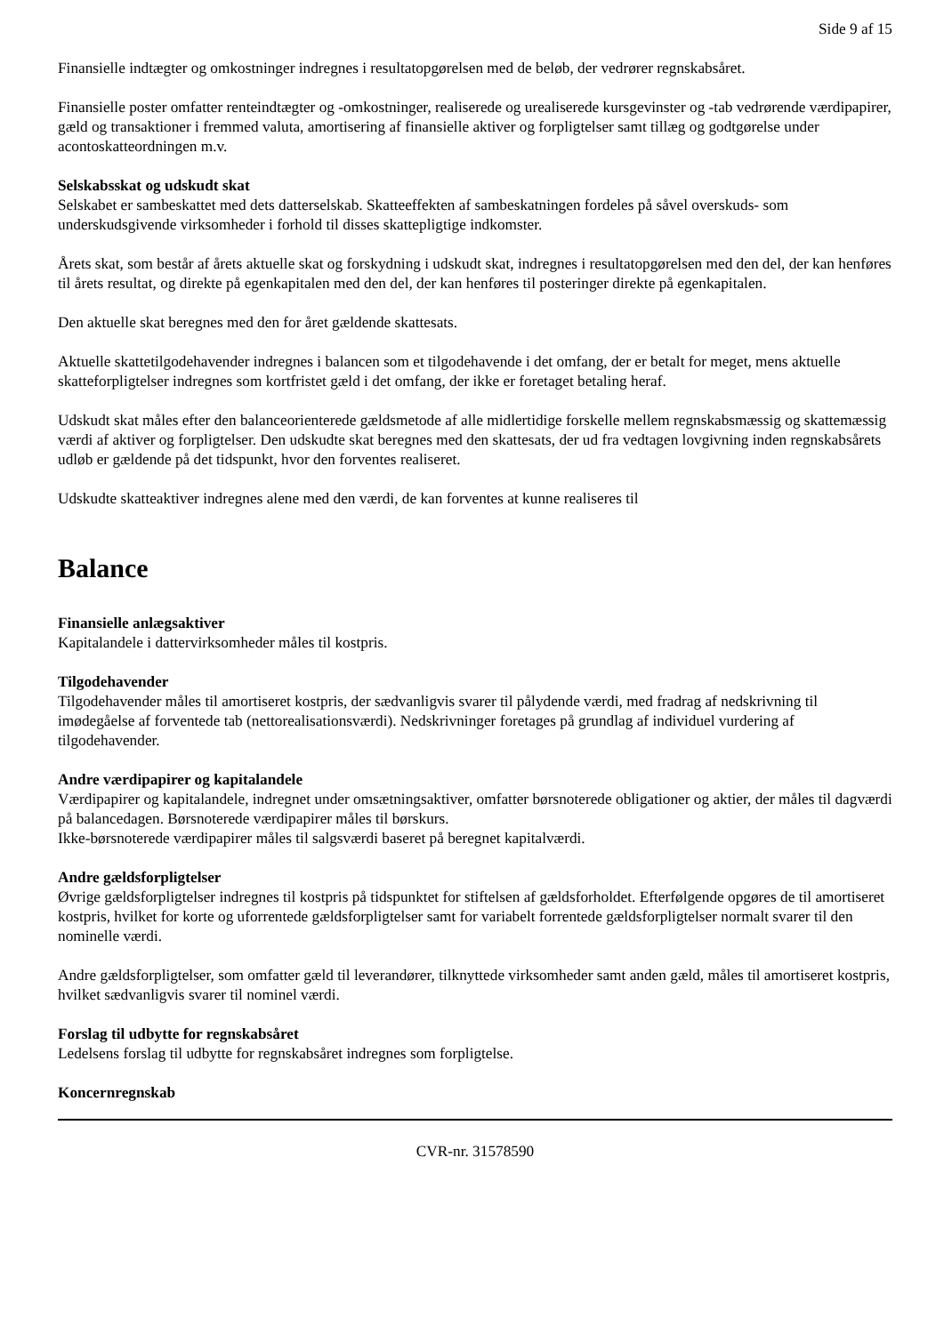Side 9 af 15
Finansielle indtægter og omkostninger indregnes i resultatopgørelsen med de beløb, der vedrører regnskabsåret.
Finansielle poster omfatter renteindtægter og -omkostninger, realiserede og urealiserede kursgevinster og -tab vedrørende værdipapirer, gæld og transaktioner i fremmed valuta, amortisering af finansielle aktiver og forpligtelser samt tillæg og godtgørelse under acontoskatteordningen m.v.
Selskabsskat og udskudt skat
Selskabet er sambeskattet med dets datterselskab. Skatteeffekten af sambeskatningen fordeles på såvel overskuds- som underskudsgivende virksomheder i forhold til disses skattepligtige indkomster.
Årets skat, som består af årets aktuelle skat og forskydning i udskudt skat, indregnes i resultatopgørelsen med den del, der kan henføres til årets resultat, og direkte på egenkapitalen med den del, der kan henføres til posteringer direkte på egenkapitalen.
Den aktuelle skat beregnes med den for året gældende skattesats.
Aktuelle skattetilgodehavender indregnes i balancen som et tilgodehavende i det omfang, der er betalt for meget, mens aktuelle skatteforpligtelser indregnes som kortfristet gæld i det omfang, der ikke er foretaget betaling heraf.
Udskudt skat måles efter den balanceorienterede gældsmetode af alle midlertidige forskelle mellem regnskabsmæssig og skattemæssig værdi af aktiver og forpligtelser. Den udskudte skat beregnes med den skattesats, der ud fra vedtagen lovgivning inden regnskabsårets udløb er gældende på det tidspunkt, hvor den forventes realiseret.
Udskudte skatteaktiver indregnes alene med den værdi, de kan forventes at kunne realiseres til
Balance
Finansielle anlægsaktiver
Kapitalandele i dattervirksomheder måles til kostpris.
Tilgodehavender
Tilgodehavender måles til amortiseret kostpris, der sædvanligvis svarer til pålydende værdi, med fradrag af nedskrivning til imødegåelse af forventede tab (nettorealisationsværdi). Nedskrivninger foretages på grundlag af individuel vurdering af tilgodehavender.
Andre værdipapirer og kapitalandele
Værdipapirer og kapitalandele, indregnet under omsætningsaktiver, omfatter børsnoterede obligationer og aktier, der måles til dagværdi på balancedagen. Børsnoterede værdipapirer måles til børskurs.
Ikke-børsnoterede værdipapirer måles til salgsværdi baseret på beregnet kapitalværdi.
Andre gældsforpligtelser
Øvrige gældsforpligtelser indregnes til kostpris på tidspunktet for stiftelsen af gældsforholdet. Efterfølgende opgøres de til amortiseret kostpris, hvilket for korte og uforrentede gældsforpligtelser samt for variabelt forrentede gældsforpligtelser normalt svarer til den nominelle værdi.
Andre gældsforpligtelser, som omfatter gæld til leverandører, tilknyttede virksomheder samt anden gæld, måles til amortiseret kostpris, hvilket sædvanligvis svarer til nominel værdi.
Forslag til udbytte for regnskabsåret
Ledelsens forslag til udbytte for regnskabsåret indregnes som forpligtelse.
Koncernregnskab
CVR-nr. 31578590